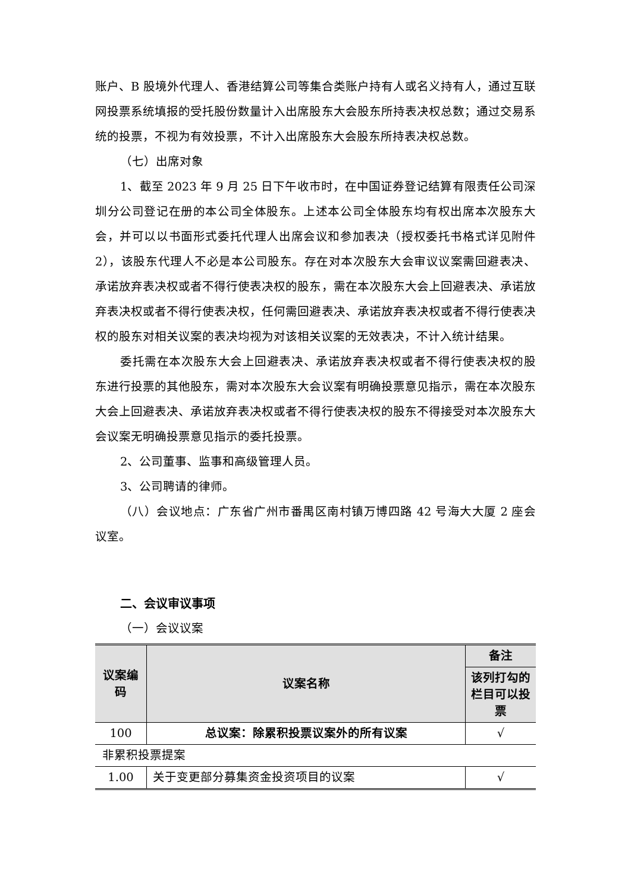账户、B 股境外代理人、香港结算公司等集合类账户持有人或名义持有人，通过互联网投票系统填报的受托股份数量计入出席股东大会股东所持表决权总数；通过交易系统的投票，不视为有效投票，不计入出席股东大会股东所持表决权总数。
（七）出席对象
1、截至 2023 年 9 月 25 日下午收市时，在中国证券登记结算有限责任公司深圳分公司登记在册的本公司全体股东。上述本公司全体股东均有权出席本次股东大会，并可以以书面形式委托代理人出席会议和参加表决（授权委托书格式详见附件 2），该股东代理人不必是本公司股东。存在对本次股东大会审议议案需回避表决、承诺放弃表决权或者不得行使表决权的股东，需在本次股东大会上回避表决、承诺放弃表决权或者不得行使表决权，任何需回避表决、承诺放弃表决权或者不得行使表决权的股东对相关议案的表决均视为对该相关议案的无效表决，不计入统计结果。
委托需在本次股东大会上回避表决、承诺放弃表决权或者不得行使表决权的股东进行投票的其他股东，需对本次股东大会议案有明确投票意见指示，需在本次股东大会上回避表决、承诺放弃表决权或者不得行使表决权的股东不得接受对本次股东大会议案无明确投票意见指示的委托投票。
2、公司董事、监事和高级管理人员。
3、公司聘请的律师。
（八）会议地点：广东省广州市番禺区南村镇万博四路 42 号海大大厦 2 座会议室。
二、会议审议事项
（一）会议议案
| 议案编码 | 议案名称 | 备注 |
| --- | --- | --- |
| | | 该列打勾的栏目可以投票 |
| 100 | 总议案：除累积投票议案外的所有议案 | √ |
| 非累积投票提案 | | |
| 1.00 | 关于变更部分募集资金投资项目的议案 | √ |